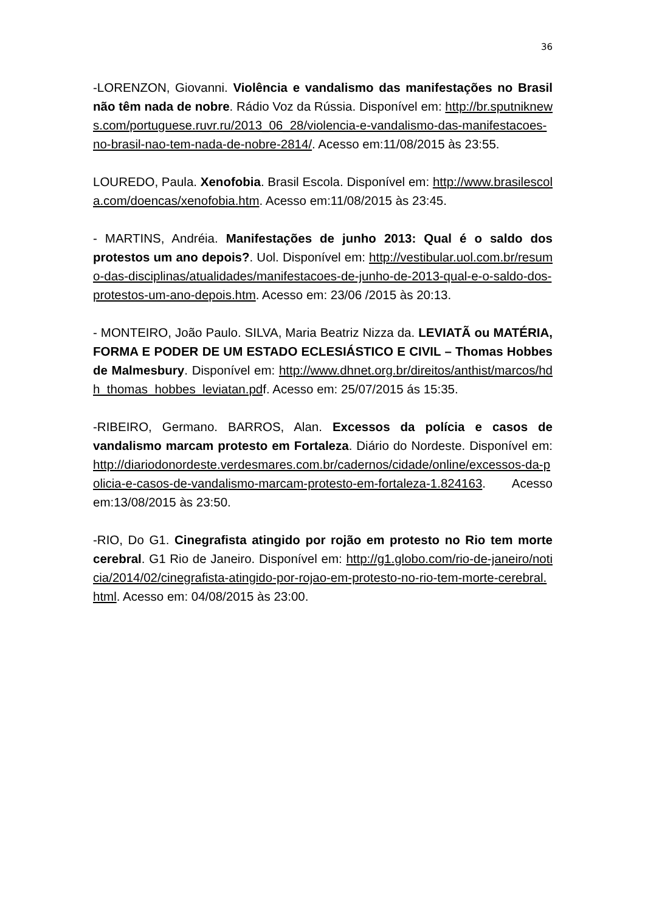36
-LORENZON, Giovanni. Violência e vandalismo das manifestações no Brasil não têm nada de nobre. Rádio Voz da Rússia. Disponível em: http://br.sputniknews.com/portuguese.ruvr.ru/2013_06_28/violencia-e-vandalismo-das-manifestacoes-no-brasil-nao-tem-nada-de-nobre-2814/. Acesso em:11/08/2015 às 23:55.
LOUREDO, Paula. Xenofobia. Brasil Escola. Disponível em: http://www.brasilescola.com/doencas/xenofobia.htm. Acesso em:11/08/2015 às 23:45.
- MARTINS, Andréia. Manifestações de junho 2013: Qual é o saldo dos protestos um ano depois?. Uol. Disponível em: http://vestibular.uol.com.br/resumo-das-disciplinas/atualidades/manifestacoes-de-junho-de-2013-qual-e-o-saldo-dos-protestos-um-ano-depois.htm. Acesso em: 23/06 /2015 às 20:13.
- MONTEIRO, João Paulo. SILVA, Maria Beatriz Nizza da. LEVIATÃ ou MATÉRIA, FORMA E PODER DE UM ESTADO ECLESIÁSTICO E CIVIL – Thomas Hobbes de Malmesbury. Disponível em: http://www.dhnet.org.br/direitos/anthist/marcos/hdh_thomas_hobbes_leviatan.pdf. Acesso em: 25/07/2015 ás 15:35.
-RIBEIRO, Germano. BARROS, Alan. Excessos da polícia e casos de vandalismo marcam protesto em Fortaleza. Diário do Nordeste. Disponível em: http://diariodonordeste.verdesmares.com.br/cadernos/cidade/online/excessos-da-policia-e-casos-de-vandalismo-marcam-protesto-em-fortaleza-1.824163. Acesso em:13/08/2015 às 23:50.
-RIO, Do G1. Cinegrafista atingido por rojão em protesto no Rio tem morte cerebral. G1 Rio de Janeiro. Disponível em: http://g1.globo.com/rio-de-janeiro/noticia/2014/02/cinegrafista-atingido-por-rojao-em-protesto-no-rio-tem-morte-cerebral.html. Acesso em: 04/08/2015 às 23:00.